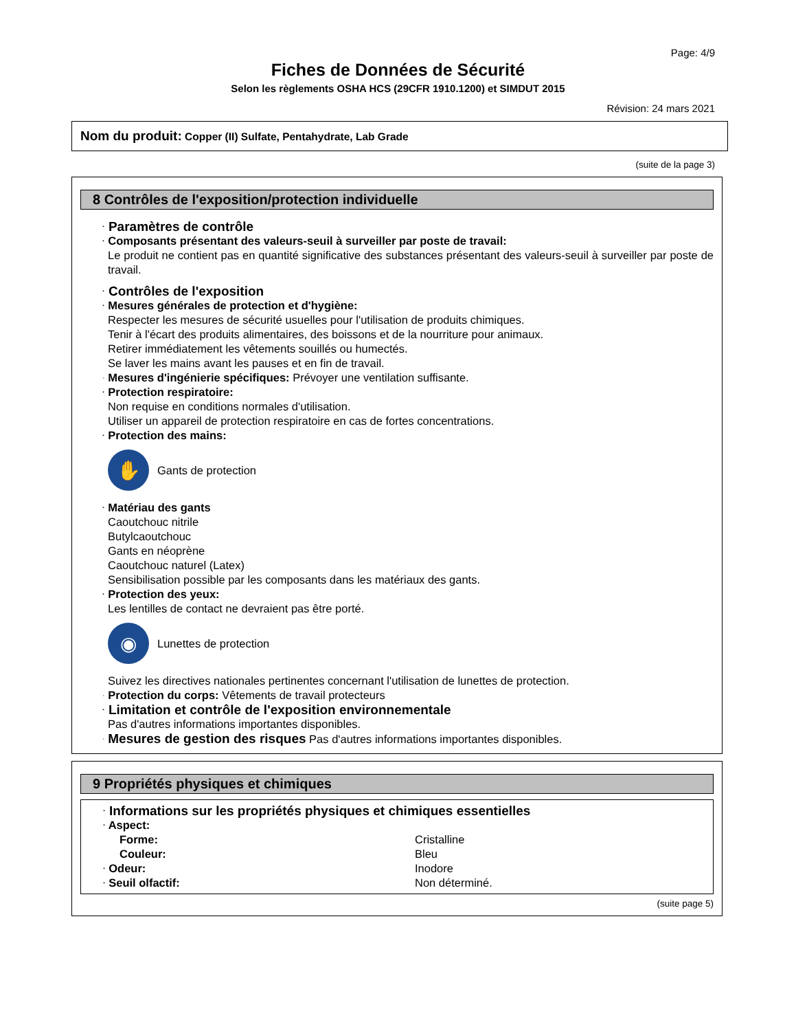Page: 4/9
Fiches de Données de Sécurité
Selon les règlements OSHA HCS (29CFR 1910.1200) et SIMDUT 2015
Révision: 24 mars 2021
Nom du produit: Copper (II) Sulfate, Pentahydrate, Lab Grade
(suite de la page 3)
8 Contrôles de l'exposition/protection individuelle
· Paramètres de contrôle
· Composants présentant des valeurs-seuil à surveiller par poste de travail:
Le produit ne contient pas en quantité significative des substances présentant des valeurs-seuil à surveiller par poste de travail.
· Contrôles de l'exposition
· Mesures générales de protection et d'hygiène:
Respecter les mesures de sécurité usuelles pour l'utilisation de produits chimiques.
Tenir à l'écart des produits alimentaires, des boissons et de la nourriture pour animaux.
Retirer immédiatement les vêtements souillés ou humectés.
Se laver les mains avant les pauses et en fin de travail.
· Mesures d'ingénierie spécifiques: Prévoyer une ventilation suffisante.
· Protection respiratoire:
Non requise en conditions normales d'utilisation.
Utiliser un appareil de protection respiratoire en cas de fortes concentrations.
· Protection des mains:
✋
Gants de protection
· Matériau des gants
Caoutchouc nitrile
Butylcaoutchouc
Gants en néoprène
Caoutchouc naturel (Latex)
Sensibilisation possible par les composants dans les matériaux des gants.
· Protection des yeux:
Les lentilles de contact ne devraient pas être porté.
◉
Lunettes de protection
Suivez les directives nationales pertinentes concernant l'utilisation de lunettes de protection.
· Protection du corps: Vêtements de travail protecteurs
· Limitation et contrôle de l'exposition environnementale
Pas d'autres informations importantes disponibles.
· Mesures de gestion des risques Pas d'autres informations importantes disponibles.
9 Propriétés physiques et chimiques
· Informations sur les propriétés physiques et chimiques essentielles
| · Aspect: | |
| Forme: | Cristalline |
| Couleur: | Bleu |
| · Odeur: | Inodore |
| · Seuil olfactif: | Non déterminé. |
(suite page 5)